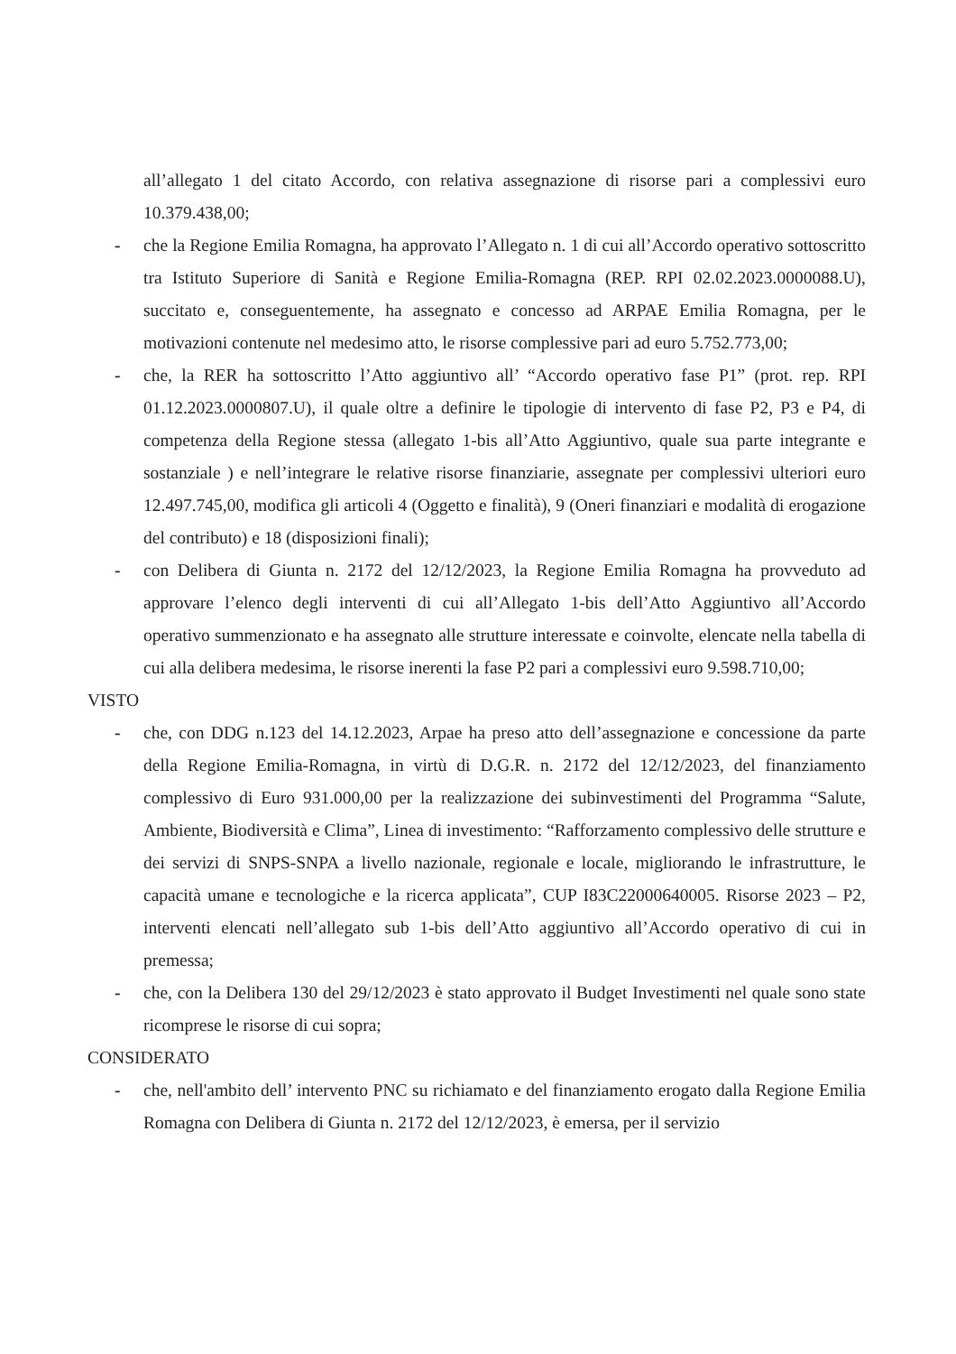all’allegato 1 del citato Accordo, con relativa assegnazione di risorse pari a complessivi euro 10.379.438,00;
- che la Regione Emilia Romagna, ha approvato l’Allegato n. 1 di cui all’Accordo operativo sottoscritto tra Istituto Superiore di Sanità e Regione Emilia-Romagna (REP. RPI 02.02.2023.0000088.U), succitato e, conseguentemente, ha assegnato e concesso ad ARPAE Emilia Romagna, per le motivazioni contenute nel medesimo atto, le risorse complessive pari ad euro 5.752.773,00;
- che, la RER ha sottoscritto l’Atto aggiuntivo all’ “Accordo operativo fase P1” (prot. rep. RPI 01.12.2023.0000807.U), il quale oltre a definire le tipologie di intervento di fase P2, P3 e P4, di competenza della Regione stessa (allegato 1-bis all’Atto Aggiuntivo, quale sua parte integrante e sostanziale ) e nell’integrare le relative risorse finanziarie, assegnate per complessivi ulteriori euro 12.497.745,00, modifica gli articoli 4 (Oggetto e finalità), 9 (Oneri finanziari e modalità di erogazione del contributo) e 18 (disposizioni finali);
- con Delibera di Giunta n. 2172 del 12/12/2023, la Regione Emilia Romagna ha provveduto ad approvare l’elenco degli interventi di cui all’Allegato 1-bis dell’Atto Aggiuntivo all’Accordo operativo summenzionato e ha assegnato alle strutture interessate e coinvolte, elencate nella tabella di cui alla delibera medesima, le risorse inerenti la fase P2 pari a complessivi euro 9.598.710,00;
VISTO
- che, con DDG n.123 del 14.12.2023, Arpae ha preso atto dell’assegnazione e concessione da parte della Regione Emilia-Romagna, in virtù di D.G.R. n. 2172 del 12/12/2023, del finanziamento complessivo di Euro 931.000,00 per la realizzazione dei subinvestimenti del Programma “Salute, Ambiente, Biodiversità e Clima”, Linea di investimento: “Rafforzamento complessivo delle strutture e dei servizi di SNPS-SNPA a livello nazionale, regionale e locale, migliorando le infrastrutture, le capacità umane e tecnologiche e la ricerca applicata”, CUP I83C22000640005. Risorse 2023 – P2, interventi elencati nell’allegato sub 1-bis dell’Atto aggiuntivo all’Accordo operativo di cui in premessa;
- che, con la Delibera 130 del 29/12/2023 è stato approvato il Budget Investimenti nel quale sono state ricomprese le risorse di cui sopra;
CONSIDERATO
- che, nell'ambito dell’ intervento PNC su richiamato e del finanziamento erogato dalla Regione Emilia Romagna con Delibera di Giunta n. 2172 del 12/12/2023, è emersa, per il servizio